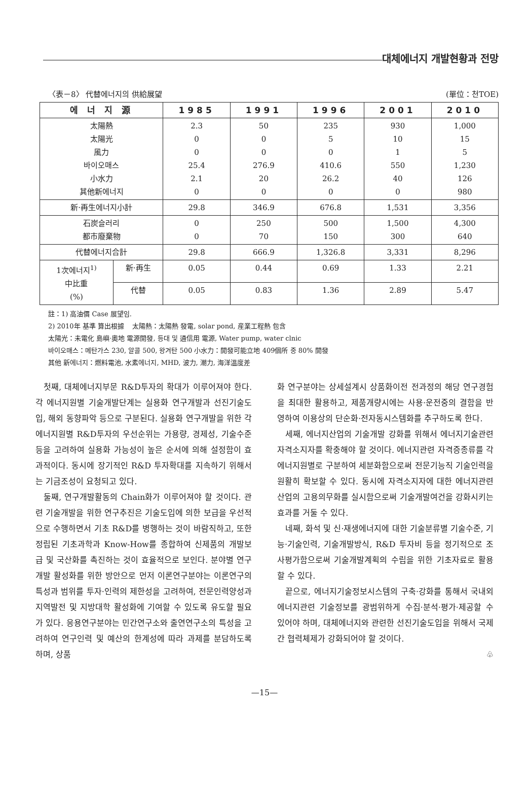대체에너지 개발현황과 전망
〈表－8〉 代替에너지의 供給展望 (單位：천TOE)
| 에 너 지 源 | | 1985 | 1991 | 1996 | 2001 | 2010 |
| --- | --- | --- | --- | --- | --- | --- |
| 太陽熱 太陽光 風力 바이오매스 小水力 其他新에너지 | | 2.3 0 0 25.4 2.1 0 | 50 0 0 276.9 20 0 | 235 5 0 410.6 26.2 0 | 930 10 1 550 40 0 | 1,000 15 5 1,230 126 980 |
| 新·再生에너지小計 | | 29.8 | 346.9 | 676.8 | 1,531 | 3,356 |
| 石炭슬러리 都市廢棄物 | | 0 0 | 250 70 | 500 150 | 1,500 300 | 4,300 640 |
| 代替에너지合計 | | 29.8 | 666.9 | 1,326.8 | 3,331 | 8,296 |
| 1次에너지<sup>1)</sup> 中比重 (%) | 新·再生 | 0.05 | 0.44 | 0.69 | 1.33 | 2.21 |
| | 代替 | 0.05 | 0.83 | 1.36 | 2.89 | 5.47 |
註：1) 高油價 Case 展望임.
2) 2010年 基準 算出根據 太陽熱：太陽熱 發電, solar pond, 産業工程熱 包含
太陽光：未電化 島嶼·奧地 電源開發, 등대 및 通信用 電源, Water pump, water clnic
바이오매스：메탄가스 230, 알콜 500, 왕겨탄 500 小水力：開發可能立地 409個所 중 80% 開發
其他 新에너지：燃料電池, 水素에너지, MHD, 波力, 潮力, 海洋溫度差
첫째, 대체에너지부문 R&D투자의 확대가 이루어져야 한다. 각 에너지원별 기술개발단계는 실용화 연구개발과 선진기술도입, 해외 동향파악 등으로 구분된다. 실용화 연구개발을 위한 각 에너지원별 R&D투자의 우선순위는 가용량, 경제성, 기술수준 등을 고려하여 실용화 가능성이 높은 순서에 의해 설정함이 효과적이다. 동시에 장기적인 R&D 투자확대를 지속하기 위해서는 기금조성이 요청되고 있다.
둘째, 연구개발활동의 Chain화가 이루어져야 할 것이다. 관련 기술개발을 위한 연구추진은 기술도입에 의한 보급을 우선적으로 수행하면서 기초 R&D를 병행하는 것이 바람직하고, 또한 정립된 기초과학과 Know-How를 종합하여 신제품의 개발보급 및 국산화를 촉진하는 것이 효율적으로 보인다. 분야별 연구개발 활성화를 위한 방안으로 먼저 이론연구분야는 이론연구의 특성과 범위를 투자·인력의 제한성을 고려하여, 전문인력양성과 지역발전 및 지방대학 활성화에 기여할 수 있도록 유도할 필요가 있다. 응용연구분야는 민간연구소와 출연연구소의 특성을 고려하여 연구인력 및 예산의 한계성에 따라 과제를 분담하도록 하며, 상품
화 연구분야는 상세설계시 상품화이전 전과정의 해당 연구경험을 최대한 활용하고, 제품개량시에는 사용·운전중의 결함을 반영하여 이용상의 단순화·전자동시스템화를 추구하도록 한다.
세째, 에너지산업의 기술개발 강화를 위해서 에너지기술관련 자격소지자를 확충해야 할 것이다. 에너지관련 자격증종류를 각 에너지원별로 구분하여 세분화함으로써 전문기능직 기술인력을 원활히 확보할 수 있다. 동시에 자격소지자에 대한 에너지관련산업의 고용의무화를 실시함으로써 기술개발여건을 강화시키는 효과를 거둘 수 있다.
네째, 화석 및 신·재생에너지에 대한 기술분류별 기술수준, 기능·기술인력, 기술개발방식, R&D 투자비 등을 정기적으로 조사평가함으로써 기술개발계획의 수립을 위한 기초자료로 활용할 수 있다.
끝으로, 에너지기술정보시스템의 구축·강화를 통해서 국내외 에너지관련 기술정보를 광범위하게 수집·분석·평가·제공할 수 있어야 하며, 대체에너지와 관련한 선진기술도입을 위해서 국제간 협력체제가 강화되어야 할 것이다.
♧
—15—